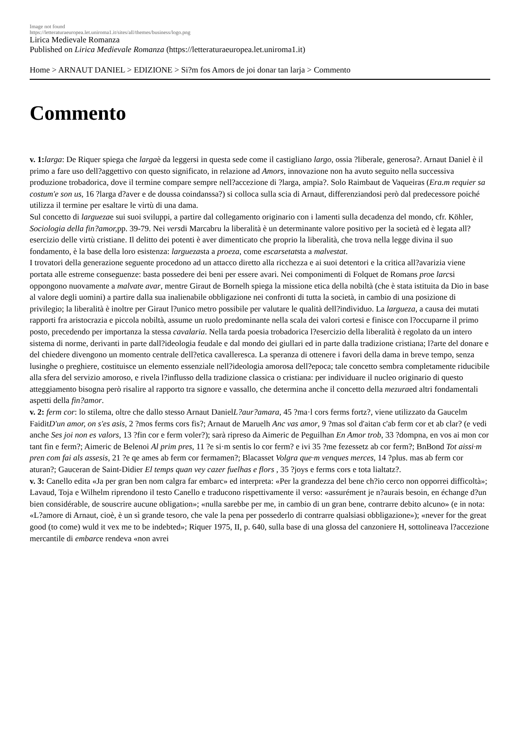Image not found
https://letteraturaeuropea.let.uniroma1.it/sites/all/themes/business/logo.png
Lirica Medievale Romanza
Published on Lirica Medievale Romanza (https://letteraturaeuropea.let.uniroma1.it)
Home > ARNAUT DANIEL > EDIZIONE > Si?m fos Amors de joi donar tan larja > Commento
Commento
v. 1: larga: De Riquer spiega che largaè da leggersi in questa sede come il castigliano largo, ossia ?liberale, generosa?. Arnaut Daniel è il primo a fare uso dell?aggettivo con questo significato, in relazione ad Amors, innovazione non ha avuto seguito nella successiva produzione trobadorica, dove il termine compare sempre nell?accezione di ?larga, ampia?. Solo Raimbaut de Vaqueiras (Era.m requier sa costum'e son us, 16 ?larga d?aver e de doussa coindanssa?) si colloca sulla scia di Arnaut, differenziandosi però dal predecessore poiché utilizza il termine per esaltare le virtù di una dama.
Sul concetto di larguezae sui suoi sviluppi, a partire dal collegamento originario con i lamenti sulla decadenza del mondo, cfr. Köhler, Sociologia della fin?amor, pp. 39-79. Nei versdi Marcabru la liberalità è un determinante valore positivo per la società ed è legata all?esercizio delle virtù cristiane. Il delitto dei potenti è aver dimenticato che proprio la liberalità, che trova nella legge divina il suo fondamento, è la base della loro esistenza: larguezasta a proeza, come escarsetatsta a malvestat.
I trovatori della generazione seguente procedono ad un attacco diretto alla ricchezza e ai suoi detentori e la critica all?avarizia viene portata alle estreme conseguenze: basta possedere dei beni per essere avari. Nei componimenti di Folquet de Romans proe larcsi oppongono nuovamente a malvate avar, mentre Giraut de Bornelh spiega la missione etica della nobiltà (che è stata istituita da Dio in base al valore degli uomini) a partire dalla sua inalienabile obbligazione nei confronti di tutta la società, in cambio di una posizione di privilegio; la liberalità è inoltre per Giraut l?unico metro possibile per valutare le qualità dell?individuo. La largueza, a causa dei mutati rapporti fra aristocrazia e piccola nobiltà, assume un ruolo predominante nella scala dei valori cortesi e finisce con l?occuparne il primo posto, precedendo per importanza la stessa cavalaria. Nella tarda poesia trobadorica l?esercizio della liberalità è regolato da un intero sistema di norme, derivanti in parte dall?ideologia feudale e dal mondo dei giullari ed in parte dalla tradizione cristiana; l?arte del donare e del chiedere divengono un momento centrale dell?etica cavalleresca. La speranza di ottenere i favori della dama in breve tempo, senza lusinghe o preghiere, costituisce un elemento essenziale nell?ideologia amorosa dell?epoca; tale concetto sembra completamente riducibile alla sfera del servizio amoroso, e rivela l?influsso della tradizione classica o cristiana: per individuare il nucleo originario di questo atteggiamento bisogna però risalire al rapporto tra signore e vassallo, che determina anche il concetto della mezuraed altri fondamentali aspetti della fin?amor.
v. 2: ferm cor: lo stilema, oltre che dallo stesso Arnaut DanielL?aur?amara, 45 ?ma·l cors ferms fortz?, viene utilizzato da Gaucelm FaiditD'un amor, on s'es asis, 2 ?mos ferms cors fis?; Arnaut de Maruelh Anc vas amor, 9 ?mas sol d'aitan c'ab ferm cor et ab clar? (e vedi anche Ses joi non es valors, 13 ?fin cor e ferm voler?); sarà ripreso da Aimeric de Peguilhan En Amor trob, 33 ?dompna, en vos ai mon cor tant fin e ferm?; Aimeric de Belenoi Al prim pres, 11 ?e si·m sentis lo cor ferm? e ivi 35 ?me fezessetz ab cor ferm?; BnBond Tot aissi·m pren com fai als assesis, 21 ?e qe ames ab ferm cor fermamen?; Blacasset Volgra que·m venques merces, 14 ?plus. mas ab ferm cor aturan?; Gauceran de Saint-Didier El temps quan vey cazer fuelhas e flors , 35 ?joys e ferms cors e tota lialtatz?.
v. 3: Canello edita «Ja per gran ben nom calgra far embarc» ed interpreta: «Per la grandezza del bene ch?io cerco non opporrei difficoltà»; Lavaud, Toja e Wilhelm riprendono il testo Canello e traducono rispettivamente il verso: «assurément je n?aurais besoin, en échange d?un bien considérable, de souscrire aucune obligation»; «nulla sarebbe per me, in cambio di un gran bene, contrarre debito alcuno» (e in nota: «L?amore di Arnaut, cioè, è un sì grande tesoro, che vale la pena per possederlo di contrarre qualsiasi obbligazione»); «never for the great good (to come) wuld it vex me to be indebted»; Riquer 1975, II, p. 640, sulla base di una glossa del canzoniere H, sottolineava l?accezione mercantile di embarce rendeva «non avrei